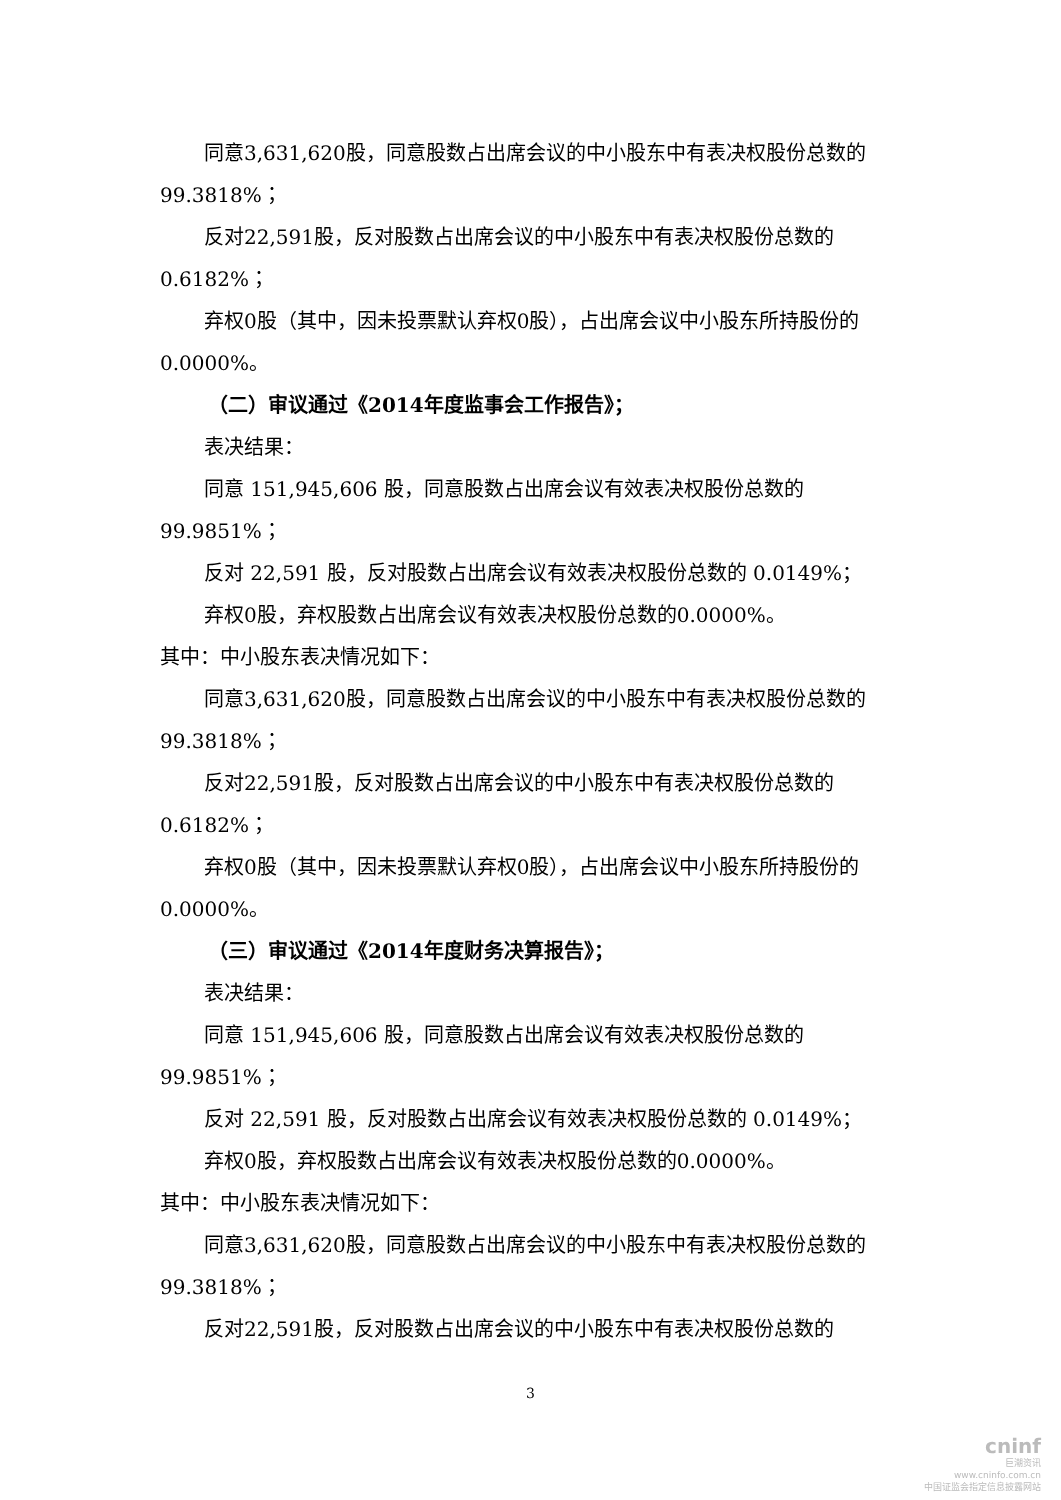同意3,631,620股，同意股数占出席会议的中小股东中有表决权股份总数的
99.3818%；
反对22,591股，反对股数占出席会议的中小股东中有表决权股份总数的
0.6182%；
弃权0股（其中，因未投票默认弃权0股），占出席会议中小股东所持股份的
0.0000%。
（二）审议通过《2014年度监事会工作报告》；
表决结果：
同意 151,945,606 股，同意股数占出席会议有效表决权股份总数的
99.9851%；
反对 22,591 股，反对股数占出席会议有效表决权股份总数的 0.0149%；
弃权0股，弃权股数占出席会议有效表决权股份总数的0.0000%。
其中：中小股东表决情况如下：
同意3,631,620股，同意股数占出席会议的中小股东中有表决权股份总数的
99.3818%；
反对22,591股，反对股数占出席会议的中小股东中有表决权股份总数的
0.6182%；
弃权0股（其中，因未投票默认弃权0股），占出席会议中小股东所持股份的
0.0000%。
（三）审议通过《2014年度财务决算报告》；
表决结果：
同意 151,945,606 股，同意股数占出席会议有效表决权股份总数的
99.9851%；
反对 22,591 股，反对股数占出席会议有效表决权股份总数的 0.0149%；
弃权0股，弃权股数占出席会议有效表决权股份总数的0.0000%。
其中：中小股东表决情况如下：
同意3,631,620股，同意股数占出席会议的中小股东中有表决权股份总数的
99.3818%；
反对22,591股，反对股数占出席会议的中小股东中有表决权股份总数的
3
cninf
巨潮资讯
www.cninfo.com.cn
中国证监会指定信息披露网站